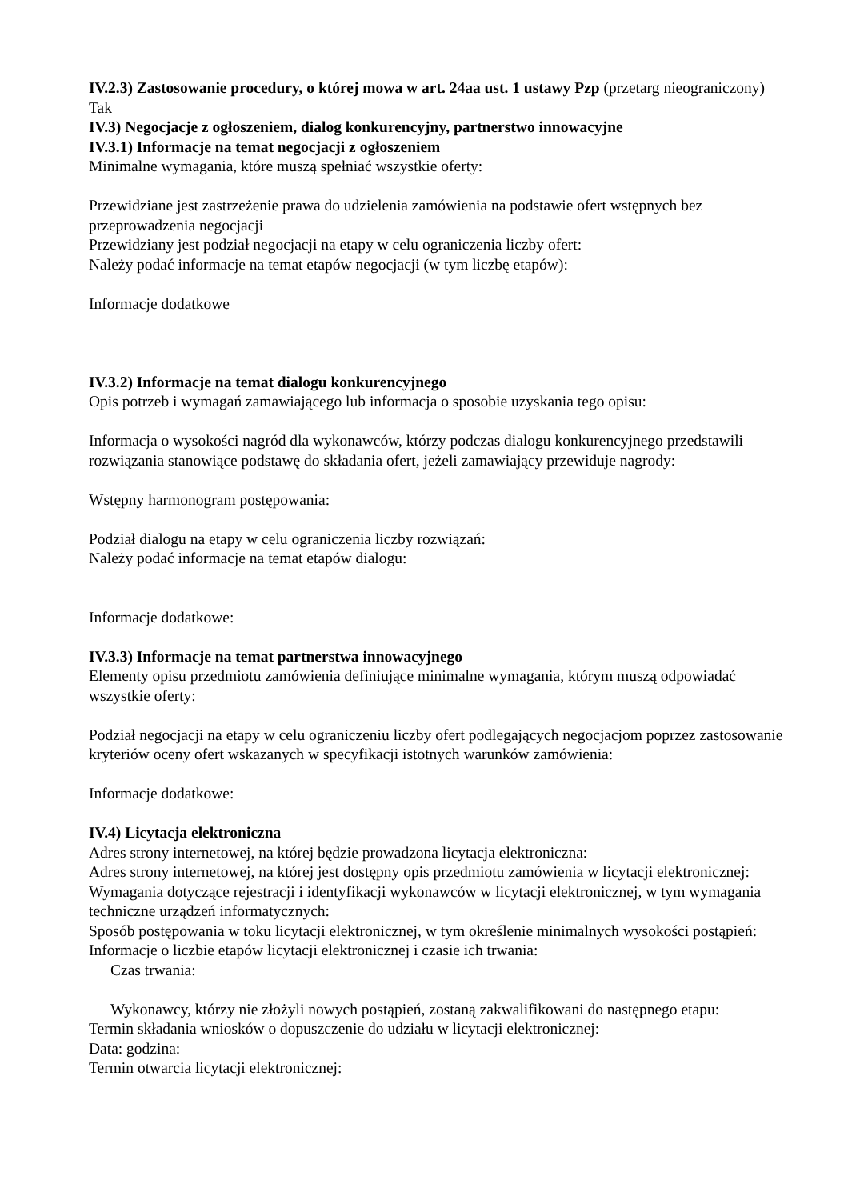IV.2.3) Zastosowanie procedury, o której mowa w art. 24aa ust. 1 ustawy Pzp (przetarg nieograniczony)
Tak
IV.3) Negocjacje z ogłoszeniem, dialog konkurencyjny, partnerstwo innowacyjne
IV.3.1) Informacje na temat negocjacji z ogłoszeniem
Minimalne wymagania, które muszą spełniać wszystkie oferty:
Przewidziane jest zastrzeżenie prawa do udzielenia zamówienia na podstawie ofert wstępnych bez przeprowadzenia negocjacji
Przewidziany jest podział negocjacji na etapy w celu ograniczenia liczby ofert:
Należy podać informacje na temat etapów negocjacji (w tym liczbę etapów):
Informacje dodatkowe
IV.3.2) Informacje na temat dialogu konkurencyjnego
Opis potrzeb i wymagań zamawiającego lub informacja o sposobie uzyskania tego opisu:
Informacja o wysokości nagród dla wykonawców, którzy podczas dialogu konkurencyjnego przedstawili rozwiązania stanowiące podstawę do składania ofert, jeżeli zamawiający przewiduje nagrody:
Wstępny harmonogram postępowania:
Podział dialogu na etapy w celu ograniczenia liczby rozwiązań:
Należy podać informacje na temat etapów dialogu:
Informacje dodatkowe:
IV.3.3) Informacje na temat partnerstwa innowacyjnego
Elementy opisu przedmiotu zamówienia definiujące minimalne wymagania, którym muszą odpowiadać wszystkie oferty:
Podział negocjacji na etapy w celu ograniczeniu liczby ofert podlegających negocjacjom poprzez zastosowanie kryteriów oceny ofert wskazanych w specyfikacji istotnych warunków zamówienia:
Informacje dodatkowe:
IV.4) Licytacja elektroniczna
Adres strony internetowej, na której będzie prowadzona licytacja elektroniczna:
Adres strony internetowej, na której jest dostępny opis przedmiotu zamówienia w licytacji elektronicznej:
Wymagania dotyczące rejestracji i identyfikacji wykonawców w licytacji elektronicznej, w tym wymagania techniczne urządzeń informatycznych:
Sposób postępowania w toku licytacji elektronicznej, w tym określenie minimalnych wysokości postąpień:
Informacje o liczbie etapów licytacji elektronicznej i czasie ich trwania:
Czas trwania:
Wykonawcy, którzy nie złożyli nowych postąpień, zostaną zakwalifikowani do następnego etapu:
Termin składania wniosków o dopuszczenie do udziału w licytacji elektronicznej:
Data: godzina:
Termin otwarcia licytacji elektronicznej: